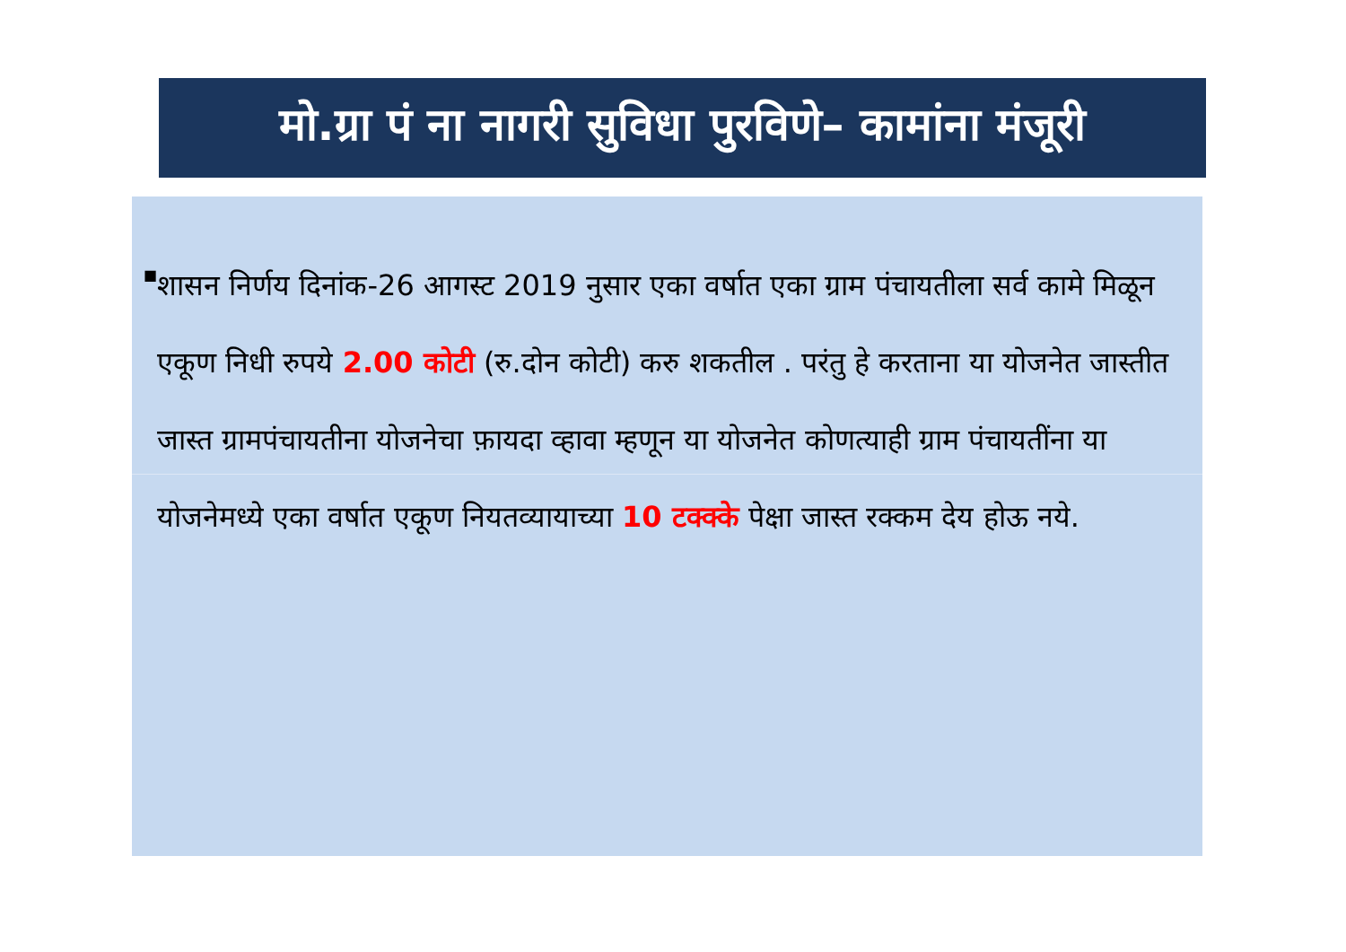मो.ग्रा पं ना नागरी सुविधा पुरविणे– कामांना मंजूरी
■
शासन निर्णय दिनांक-26 आगस्ट 2019 नुसार एका वर्षात एका ग्राम पंचायतीला सर्व कामे मिळून एकूण निधी रुपये 2.00 कोटी (रु.दोन कोटी) करु शकतील . परंतु हे करताना या योजनेत जास्तीत जास्त ग्रामपंचायतीना योजनेचा फ़ायदा व्हावा म्हणून या योजनेत कोणत्याही ग्राम पंचायतींना या योजनेमध्ये एका वर्षात एकूण नियतव्यायाच्या 10 टक्क्के पेक्षा जास्त रक्कम देय होऊ नये.